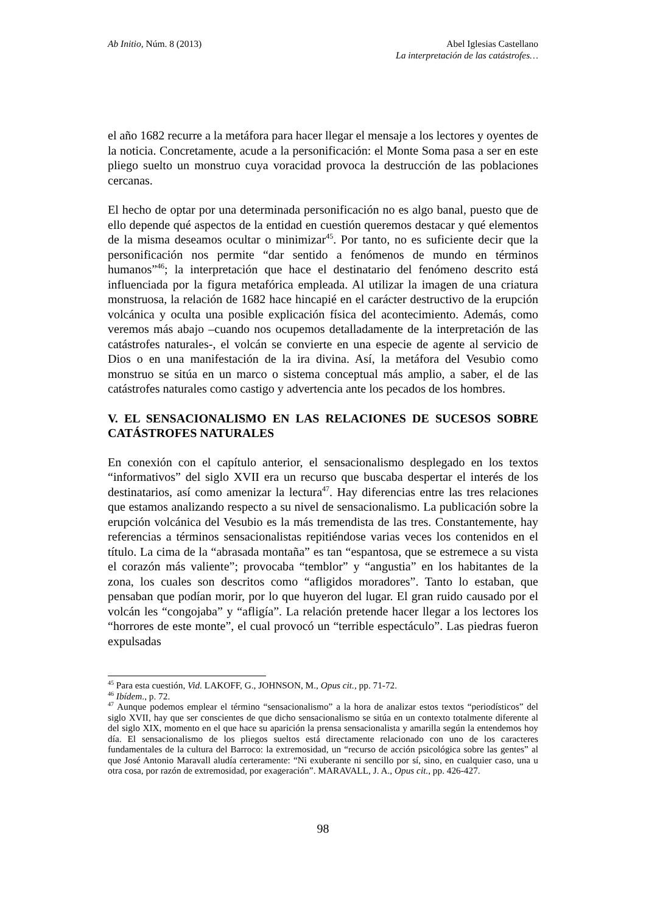Ab Initio, Núm. 8 (2013) Abel Iglesias Castellano
La interpretación de las catástrofes…
el año 1682 recurre a la metáfora para hacer llegar el mensaje a los lectores y oyentes de la noticia. Concretamente, acude a la personificación: el Monte Soma pasa a ser en este pliego suelto un monstruo cuya voracidad provoca la destrucción de las poblaciones cercanas.
El hecho de optar por una determinada personificación no es algo banal, puesto que de ello depende qué aspectos de la entidad en cuestión queremos destacar y qué elementos de la misma deseamos ocultar o minimizar<sup>45</sup>. Por tanto, no es suficiente decir que la personificación nos permite “dar sentido a fenómenos de mundo en términos humanos”<sup>46</sup>; la interpretación que hace el destinatario del fenómeno descrito está influenciada por la figura metafórica empleada. Al utilizar la imagen de una criatura monstruosa, la relación de 1682 hace hincapié en el carácter destructivo de la erupción volcánica y oculta una posible explicación física del acontecimiento. Además, como veremos más abajo –cuando nos ocupemos detalladamente de la interpretación de las catástrofes naturales-, el volcán se convierte en una especie de agente al servicio de Dios o en una manifestación de la ira divina. Así, la metáfora del Vesubio como monstruo se sitúa en un marco o sistema conceptual más amplio, a saber, el de las catástrofes naturales como castigo y advertencia ante los pecados de los hombres.
V. EL SENSACIONALISMO EN LAS RELACIONES DE SUCESOS SOBRE CATÁSTROFES NATURALES
En conexión con el capítulo anterior, el sensacionalismo desplegado en los textos “informativos” del siglo XVII era un recurso que buscaba despertar el interés de los destinatarios, así como amenizar la lectura<sup>47</sup>. Hay diferencias entre las tres relaciones que estamos analizando respecto a su nivel de sensacionalismo. La publicación sobre la erupción volcánica del Vesubio es la más tremendista de las tres. Constantemente, hay referencias a términos sensacionalistas repitiéndose varias veces los contenidos en el título. La cima de la “abrasada montaña” es tan “espantosa, que se estremece a su vista el corazón más valiente”; provocaba “temblor” y “angustia” en los habitantes de la zona, los cuales son descritos como “afligidos moradores”. Tanto lo estaban, que pensaban que podían morir, por lo que huyeron del lugar. El gran ruido causado por el volcán les “congojaba” y “afligía”. La relación pretende hacer llegar a los lectores los “horrores de este monte”, el cual provocó un “terrible espectáculo”. Las piedras fueron expulsadas
<sup>45</sup> Para esta cuestión, Vid. LAKOFF, G., JOHNSON, M., Opus cit., pp. 71-72.
<sup>46</sup> Ibídem., p. 72.
<sup>47</sup> Aunque podemos emplear el término “sensacionalismo” a la hora de analizar estos textos “periodísticos” del siglo XVII, hay que ser conscientes de que dicho sensacionalismo se sitúa en un contexto totalmente diferente al del siglo XIX, momento en el que hace su aparición la prensa sensacionalista y amarilla según la entendemos hoy día. El sensacionalismo de los pliegos sueltos está directamente relacionado con uno de los caracteres fundamentales de la cultura del Barroco: la extremosidad, un “recurso de acción psicológica sobre las gentes” al que José Antonio Maravall aludía certeramente: “Ni exuberante ni sencillo por sí, sino, en cualquier caso, una u otra cosa, por razón de extremosidad, por exageración”. MARAVALL, J. A., Opus cit., pp. 426-427.
98